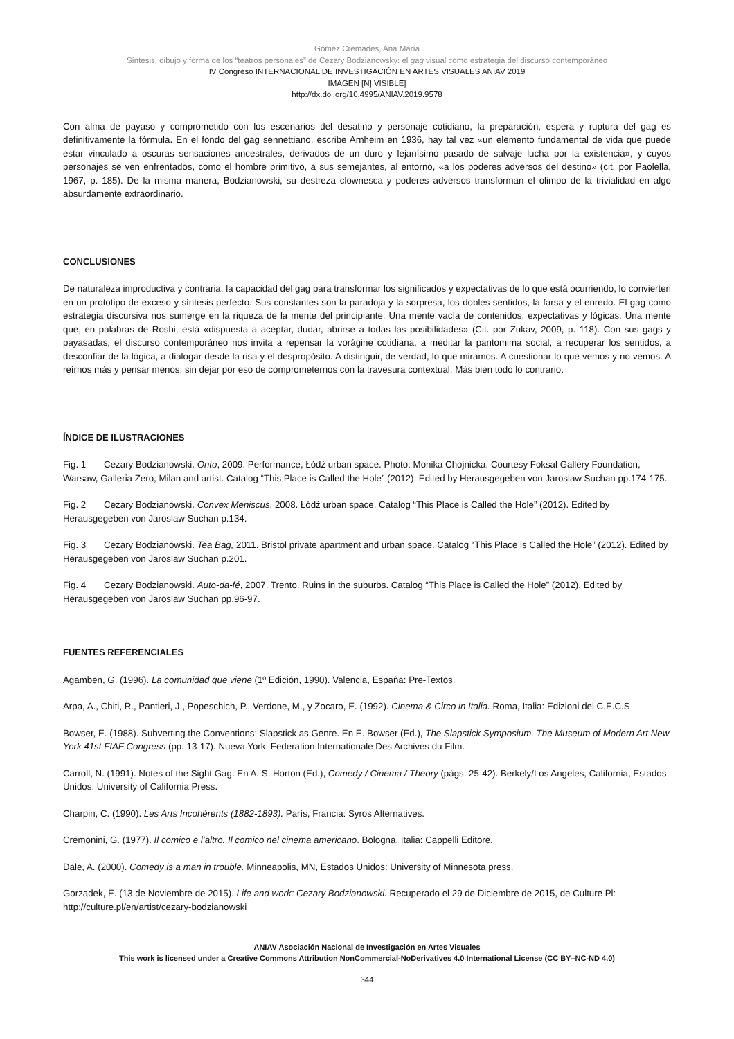Gómez Cremades, Ana María
Síntesis, dibujo y forma de los “teatros personales” de Cezary Bodzianowsky: el gag visual como estrategia del discurso contemporáneo
IV Congreso INTERNACIONAL DE INVESTIGACIÓN EN ARTES VISUALES ANIAV 2019
IMAGEN [N] VISIBLE]
http://dx.doi.org/10.4995/ANIAV.2019.9578
Con alma de payaso y comprometido con los escenarios del desatino y personaje cotidiano, la preparación, espera y ruptura del gag es definitivamente la fórmula. En el fondo del gag sennettiano, escribe Arnheim en 1936, hay tal vez «un elemento fundamental de vida que puede estar vinculado a oscuras sensaciones ancestrales, derivados de un duro y lejanísimo pasado de salvaje lucha por la existencia», y cuyos personajes se ven enfrentados, como el hombre primitivo, a sus semejantes, al entorno, «a los poderes adversos del destino» (cit. por Paolella, 1967, p. 185). De la misma manera, Bodzianowski, su destreza clownesca y poderes adversos transforman el olimpo de la trivialidad en algo absurdamente extraordinario.
CONCLUSIONES
De naturaleza improductiva y contraria, la capacidad del gag para transformar los significados y expectativas de lo que está ocurriendo, lo convierten en un prototipo de exceso y síntesis perfecto. Sus constantes son la paradoja y la sorpresa, los dobles sentidos, la farsa y el enredo. El gag como estrategia discursiva nos sumerge en la riqueza de la mente del principiante. Una mente vacía de contenidos, expectativas y lógicas. Una mente que, en palabras de Roshi, está «dispuesta a aceptar, dudar, abrirse a todas las posibilidades» (Cit. por Zukav, 2009, p. 118). Con sus gags y payasadas, el discurso contemporáneo nos invita a repensar la vorágine cotidiana, a meditar la pantomima social, a recuperar los sentidos, a desconfiar de la lógica, a dialogar desde la risa y el despropósito. A distinguir, de verdad, lo que miramos. A cuestionar lo que vemos y no vemos. A reírnos más y pensar menos, sin dejar por eso de comprometernos con la travesura contextual. Más bien todo lo contrario.
ÍNDICE DE ILUSTRACIONES
Fig. 1 Cezary Bodzianowski. Onto, 2009. Performance, Łódź urban space. Photo: Monika Chojnicka. Courtesy Foksal Gallery Foundation, Warsaw, Galleria Zero, Milan and artist. Catalog “This Place is Called the Hole” (2012). Edited by Herausgegeben von Jaroslaw Suchan pp.174-175.
Fig. 2 Cezary Bodzianowski. Convex Meniscus, 2008. Łódź urban space. Catalog “This Place is Called the Hole” (2012). Edited by Herausgegeben von Jaroslaw Suchan p.134.
Fig. 3 Cezary Bodzianowski. Tea Bag, 2011. Bristol private apartment and urban space. Catalog “This Place is Called the Hole” (2012). Edited by Herausgegeben von Jaroslaw Suchan p.201.
Fig. 4 Cezary Bodzianowski. Auto-da-fé, 2007. Trento. Ruins in the suburbs. Catalog “This Place is Called the Hole” (2012). Edited by Herausgegeben von Jaroslaw Suchan pp.96-97.
FUENTES REFERENCIALES
Agamben, G. (1996). La comunidad que viene (1º Edición, 1990). Valencia, España: Pre-Textos.
Arpa, A., Chiti, R., Pantieri, J., Popeschich, P., Verdone, M., y Zocaro, E. (1992). Cinema & Circo in Italia. Roma, Italia: Edizioni del C.E.C.S
Bowser, E. (1988). Subverting the Conventions: Slapstick as Genre. En E. Bowser (Ed.), The Slapstick Symposium. The Museum of Modern Art New York 41st FIAF Congress (pp. 13-17). Nueva York: Federation Internationale Des Archives du Film.
Carroll, N. (1991). Notes of the Sight Gag. En A. S. Horton (Ed.), Comedy / Cinema / Theory (págs. 25-42). Berkely/Los Angeles, California, Estados Unidos: University of California Press.
Charpin, C. (1990). Les Arts Incohérents (1882-1893). París, Francia: Syros Alternatives.
Cremonini, G. (1977). Il comico e l’altro. Il comico nel cinema americano. Bologna, Italia: Cappelli Editore.
Dale, A. (2000). Comedy is a man in trouble. Minneapolis, MN, Estados Unidos: University of Minnesota press.
Gorządek, E. (13 de Noviembre de 2015). Life and work: Cezary Bodzianowski. Recuperado el 29 de Diciembre de 2015, de Culture Pl: http://culture.pl/en/artist/cezary-bodzianowski
ANIAV Asociación Nacional de Investigación en Artes Visuales
This work is licensed under a Creative Commons Attribution NonCommercial-NoDerivatives 4.0 International License (CC BY–NC-ND 4.0)
344